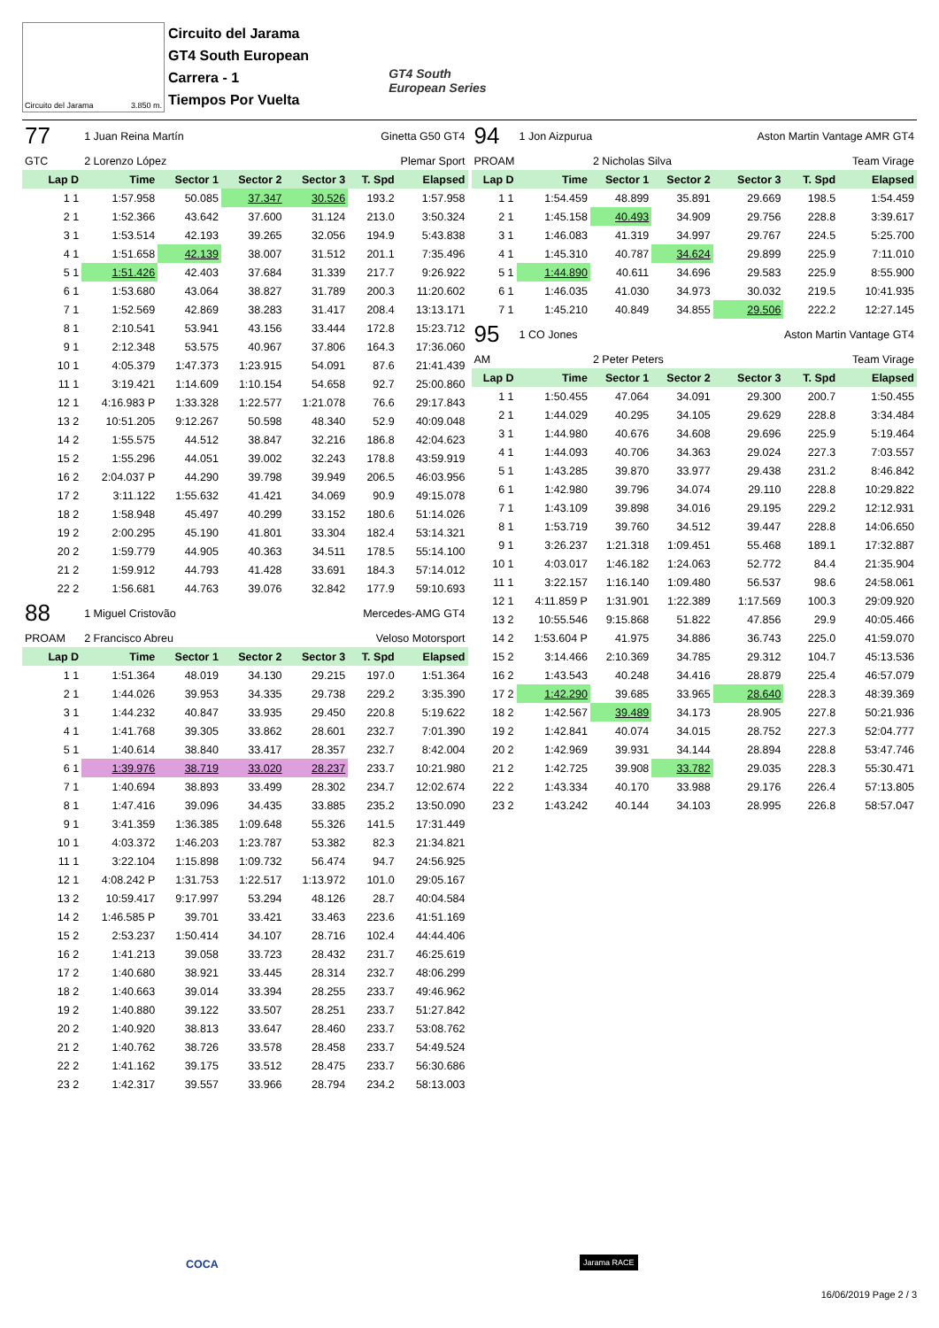Circuito del Jarama 3.850 m.
Circuito del Jarama
GT4 South European
Carrera - 1
Tiempos Por Vuelta
GT4 South
European Series
| 77 | 1 Juan Reina Martín | | | Ginetta G50 GT4 | | |
| GTC | 2 Lorenzo López | | | Plemar Sport | | |
| Lap D | Time | Sector 1 | Sector 2 | Sector 3 | T. Spd | Elapsed |
| 1 1 | 1:57.958 | 50.085 | 37.347 | 30.526 | 193.2 | 1:57.958 |
| 2 1 | 1:52.366 | 43.642 | 37.600 | 31.124 | 213.0 | 3:50.324 |
| 3 1 | 1:53.514 | 42.193 | 39.265 | 32.056 | 194.9 | 5:43.838 |
| 4 1 | 1:51.658 | 42.139 | 38.007 | 31.512 | 201.1 | 7:35.496 |
| 5 1 | 1:51.426 | 42.403 | 37.684 | 31.339 | 217.7 | 9:26.922 |
| 6 1 | 1:53.680 | 43.064 | 38.827 | 31.789 | 200.3 | 11:20.602 |
| 7 1 | 1:52.569 | 42.869 | 38.283 | 31.417 | 208.4 | 13:13.171 |
| 8 1 | 2:10.541 | 53.941 | 43.156 | 33.444 | 172.8 | 15:23.712 |
| 9 1 | 2:12.348 | 53.575 | 40.967 | 37.806 | 164.3 | 17:36.060 |
| 10 1 | 4:05.379 | 1:47.373 | 1:23.915 | 54.091 | 87.6 | 21:41.439 |
| 11 1 | 3:19.421 | 1:14.609 | 1:10.154 | 54.658 | 92.7 | 25:00.860 |
| 12 1 | 4:16.983 P | 1:33.328 | 1:22.577 | 1:21.078 | 76.6 | 29:17.843 |
| 13 2 | 10:51.205 | 9:12.267 | 50.598 | 48.340 | 52.9 | 40:09.048 |
| 14 2 | 1:55.575 | 44.512 | 38.847 | 32.216 | 186.8 | 42:04.623 |
| 15 2 | 1:55.296 | 44.051 | 39.002 | 32.243 | 178.8 | 43:59.919 |
| 16 2 | 2:04.037 P | 44.290 | 39.798 | 39.949 | 206.5 | 46:03.956 |
| 17 2 | 3:11.122 | 1:55.632 | 41.421 | 34.069 | 90.9 | 49:15.078 |
| 18 2 | 1:58.948 | 45.497 | 40.299 | 33.152 | 180.6 | 51:14.026 |
| 19 2 | 2:00.295 | 45.190 | 41.801 | 33.304 | 182.4 | 53:14.321 |
| 20 2 | 1:59.779 | 44.905 | 40.363 | 34.511 | 178.5 | 55:14.100 |
| 21 2 | 1:59.912 | 44.793 | 41.428 | 33.691 | 184.3 | 57:14.012 |
| 22 2 | 1:56.681 | 44.763 | 39.076 | 32.842 | 177.9 | 59:10.693 |
| 88 | 1 Miguel Cristovão | | | Mercedes-AMG GT4 | | |
| PROAM | 2 Francisco Abreu | | | Veloso Motorsport | | |
| Lap D | Time | Sector 1 | Sector 2 | Sector 3 | T. Spd | Elapsed |
| 1 1 | 1:51.364 | 48.019 | 34.130 | 29.215 | 197.0 | 1:51.364 |
| 2 1 | 1:44.026 | 39.953 | 34.335 | 29.738 | 229.2 | 3:35.390 |
| 3 1 | 1:44.232 | 40.847 | 33.935 | 29.450 | 220.8 | 5:19.622 |
| 4 1 | 1:41.768 | 39.305 | 33.862 | 28.601 | 232.7 | 7:01.390 |
| 5 1 | 1:40.614 | 38.840 | 33.417 | 28.357 | 232.7 | 8:42.004 |
| 6 1 | 1:39.976 | 38.719 | 33.020 | 28.237 | 233.7 | 10:21.980 |
| 7 1 | 1:40.694 | 38.893 | 33.499 | 28.302 | 234.7 | 12:02.674 |
| 8 1 | 1:47.416 | 39.096 | 34.435 | 33.885 | 235.2 | 13:50.090 |
| 9 1 | 3:41.359 | 1:36.385 | 1:09.648 | 55.326 | 141.5 | 17:31.449 |
| 10 1 | 4:03.372 | 1:46.203 | 1:23.787 | 53.382 | 82.3 | 21:34.821 |
| 11 1 | 3:22.104 | 1:15.898 | 1:09.732 | 56.474 | 94.7 | 24:56.925 |
| 12 1 | 4:08.242 P | 1:31.753 | 1:22.517 | 1:13.972 | 101.0 | 29:05.167 |
| 13 2 | 10:59.417 | 9:17.997 | 53.294 | 48.126 | 28.7 | 40:04.584 |
| 14 2 | 1:46.585 P | 39.701 | 33.421 | 33.463 | 223.6 | 41:51.169 |
| 15 2 | 2:53.237 | 1:50.414 | 34.107 | 28.716 | 102.4 | 44:44.406 |
| 16 2 | 1:41.213 | 39.058 | 33.723 | 28.432 | 231.7 | 46:25.619 |
| 17 2 | 1:40.680 | 38.921 | 33.445 | 28.314 | 232.7 | 48:06.299 |
| 18 2 | 1:40.663 | 39.014 | 33.394 | 28.255 | 233.7 | 49:46.962 |
| 19 2 | 1:40.880 | 39.122 | 33.507 | 28.251 | 233.7 | 51:27.842 |
| 20 2 | 1:40.920 | 38.813 | 33.647 | 28.460 | 233.7 | 53:08.762 |
| 21 2 | 1:40.762 | 38.726 | 33.578 | 28.458 | 233.7 | 54:49.524 |
| 22 2 | 1:41.162 | 39.175 | 33.512 | 28.475 | 233.7 | 56:30.686 |
| 23 2 | 1:42.317 | 39.557 | 33.966 | 28.794 | 234.2 | 58:13.003 |
| 94 | 1 Jon Aizpurua | | | Aston Martin Vantage AMR GT4 | | |
| PROAM | | 2 Nicholas Silva | | Team Virage | | |
| Lap D | Time | Sector 1 | Sector 2 | Sector 3 | T. Spd | Elapsed |
| 1 1 | 1:54.459 | 48.899 | 35.891 | 29.669 | 198.5 | 1:54.459 |
| 2 1 | 1:45.158 | 40.493 | 34.909 | 29.756 | 228.8 | 3:39.617 |
| 3 1 | 1:46.083 | 41.319 | 34.997 | 29.767 | 224.5 | 5:25.700 |
| 4 1 | 1:45.310 | 40.787 | 34.624 | 29.899 | 225.9 | 7:11.010 |
| 5 1 | 1:44.890 | 40.611 | 34.696 | 29.583 | 225.9 | 8:55.900 |
| 6 1 | 1:46.035 | 41.030 | 34.973 | 30.032 | 219.5 | 10:41.935 |
| 7 1 | 1:45.210 | 40.849 | 34.855 | 29.506 | 222.2 | 12:27.145 |
| 95 | 1 CO Jones | | | Aston Martin Vantage GT4 | | |
| AM | | 2 Peter Peters | | Team Virage | | |
| Lap D | Time | Sector 1 | Sector 2 | Sector 3 | T. Spd | Elapsed |
| 1 1 | 1:50.455 | 47.064 | 34.091 | 29.300 | 200.7 | 1:50.455 |
| 2 1 | 1:44.029 | 40.295 | 34.105 | 29.629 | 228.8 | 3:34.484 |
| 3 1 | 1:44.980 | 40.676 | 34.608 | 29.696 | 225.9 | 5:19.464 |
| 4 1 | 1:44.093 | 40.706 | 34.363 | 29.024 | 227.3 | 7:03.557 |
| 5 1 | 1:43.285 | 39.870 | 33.977 | 29.438 | 231.2 | 8:46.842 |
| 6 1 | 1:42.980 | 39.796 | 34.074 | 29.110 | 228.8 | 10:29.822 |
| 7 1 | 1:43.109 | 39.898 | 34.016 | 29.195 | 229.2 | 12:12.931 |
| 8 1 | 1:53.719 | 39.760 | 34.512 | 39.447 | 228.8 | 14:06.650 |
| 9 1 | 3:26.237 | 1:21.318 | 1:09.451 | 55.468 | 189.1 | 17:32.887 |
| 10 1 | 4:03.017 | 1:46.182 | 1:24.063 | 52.772 | 84.4 | 21:35.904 |
| 11 1 | 3:22.157 | 1:16.140 | 1:09.480 | 56.537 | 98.6 | 24:58.061 |
| 12 1 | 4:11.859 P | 1:31.901 | 1:22.389 | 1:17.569 | 100.3 | 29:09.920 |
| 13 2 | 10:55.546 | 9:15.868 | 51.822 | 47.856 | 29.9 | 40:05.466 |
| 14 2 | 1:53.604 P | 41.975 | 34.886 | 36.743 | 225.0 | 41:59.070 |
| 15 2 | 3:14.466 | 2:10.369 | 34.785 | 29.312 | 104.7 | 45:13.536 |
| 16 2 | 1:43.543 | 40.248 | 34.416 | 28.879 | 225.4 | 46:57.079 |
| 17 2 | 1:42.290 | 39.685 | 33.965 | 28.640 | 228.3 | 48:39.369 |
| 18 2 | 1:42.567 | 39.489 | 34.173 | 28.905 | 227.8 | 50:21.936 |
| 19 2 | 1:42.841 | 40.074 | 34.015 | 28.752 | 227.3 | 52:04.777 |
| 20 2 | 1:42.969 | 39.931 | 34.144 | 28.894 | 228.8 | 53:47.746 |
| 21 2 | 1:42.725 | 39.908 | 33.782 | 29.035 | 228.3 | 55:30.471 |
| 22 2 | 1:43.334 | 40.170 | 33.988 | 29.176 | 226.4 | 57:13.805 |
| 23 2 | 1:43.242 | 40.144 | 34.103 | 28.995 | 226.8 | 58:57.047 |
COCA Jarama RACE
16/06/2019 Page 2 / 3